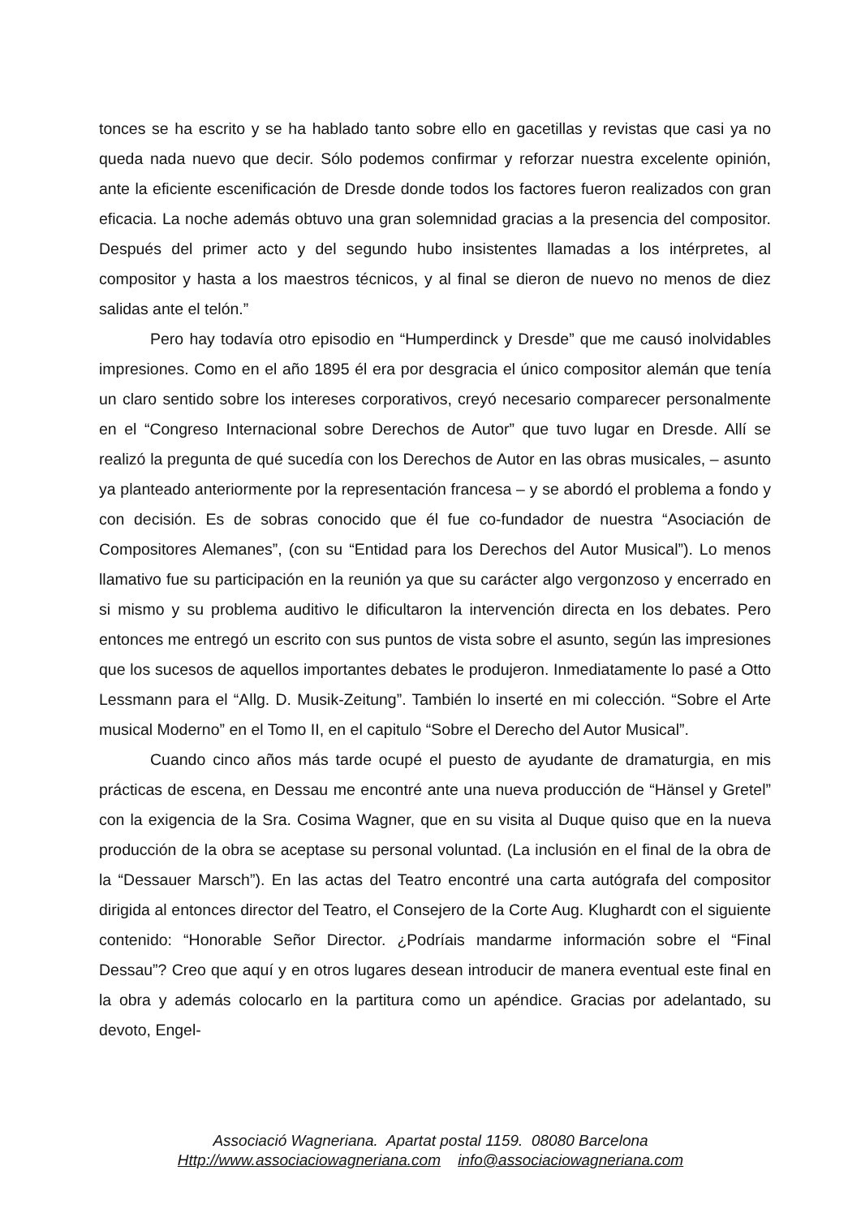tonces se ha escrito y se ha hablado tanto sobre ello en gacetillas y revistas que casi ya no queda nada nuevo que decir. Sólo podemos confirmar y reforzar nuestra excelente opinión, ante la eficiente escenificación de Dresde donde todos los factores fueron realizados con gran eficacia. La noche además obtuvo una gran solemnidad gracias a la presencia del compositor. Después del primer acto y del segundo hubo insistentes llamadas a los intérpretes, al compositor y hasta a los maestros técnicos, y al final se dieron de nuevo no menos de diez salidas ante el telón.”
Pero hay todavía otro episodio en “Humperdinck y Dresde” que me causó inolvidables impresiones. Como en el año 1895 él era por desgracia el único compositor alemán que tenía un claro sentido sobre los intereses corporativos, creyó necesario comparecer personalmente en el “Congreso Internacional sobre Derechos de Autor” que tuvo lugar en Dresde. Allí se realizó la pregunta de qué sucedía con los Derechos de Autor en las obras musicales, – asunto ya planteado anteriormente por la representación francesa – y se abordó el problema a fondo y con decisión. Es de sobras conocido que él fue co-fundador de nuestra “Asociación de Compositores Alemanes”, (con su “Entidad para los Derechos del Autor Musical”). Lo menos llamativo fue su participación en la reunión ya que su carácter algo vergonzoso y encerrado en si mismo y su problema auditivo le dificultaron la intervención directa en los debates. Pero entonces me entregó un escrito con sus puntos de vista sobre el asunto, según las impresiones que los sucesos de aquellos importantes debates le produjeron. Inmediatamente lo pasé a Otto Lessmann para el “Allg. D. Musik-Zeitung”. También lo inserté en mi colección. “Sobre el Arte musical Moderno” en el Tomo II, en el capitulo “Sobre el Derecho del Autor Musical”.
Cuando cinco años más tarde ocupé el puesto de ayudante de dramaturgia, en mis prácticas de escena, en Dessau me encontré ante una nueva producción de “Hänsel y Gretel” con la exigencia de la Sra. Cosima Wagner, que en su visita al Duque quiso que en la nueva producción de la obra se aceptase su personal voluntad. (La inclusión en el final de la obra de la “Dessauer Marsch”). En las actas del Teatro encontré una carta autógrafa del compositor dirigida al entonces director del Teatro, el Consejero de la Corte Aug. Klughardt con el siguiente contenido: “Honorable Señor Director. ¿Podríais mandarme información sobre el “Final Dessau”? Creo que aquí y en otros lugares desean introducir de manera eventual este final en la obra y además colocarlo en la partitura como un apéndice. Gracias por adelantado, su devoto, Engel-
Associació Wagneriana. Apartat postal 1159. 08080 Barcelona
Http://www.associaciowagneriana.com info@associaciowagneriana.com